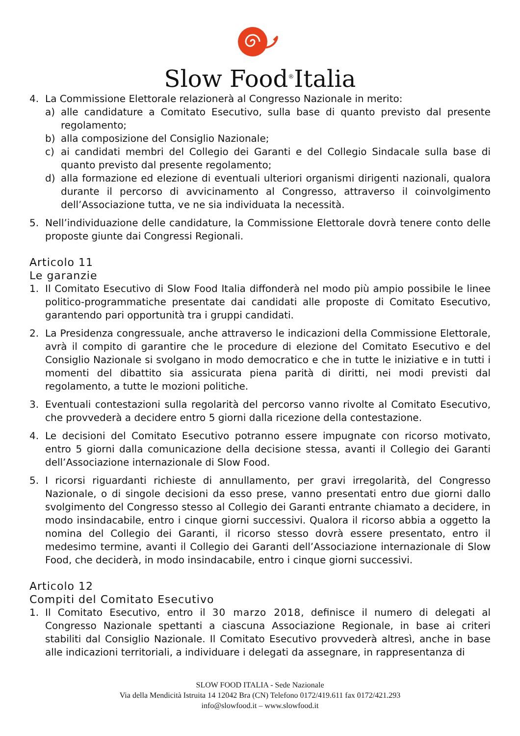Slow Food<sup>®</sup>Italia
4. La Commissione Elettorale relazionerà al Congresso Nazionale in merito:
a) alle candidature a Comitato Esecutivo, sulla base di quanto previsto dal presente regolamento;
b) alla composizione del Consiglio Nazionale;
c) ai candidati membri del Collegio dei Garanti e del Collegio Sindacale sulla base di quanto previsto dal presente regolamento;
d) alla formazione ed elezione di eventuali ulteriori organismi dirigenti nazionali, qualora durante il percorso di avvicinamento al Congresso, attraverso il coinvolgimento dell’Associazione tutta, ve ne sia individuata la necessità.
5. Nell’individuazione delle candidature, la Commissione Elettorale dovrà tenere conto delle proposte giunte dai Congressi Regionali.
Articolo 11
Le garanzie
1. Il Comitato Esecutivo di Slow Food Italia diffonderà nel modo più ampio possibile le linee politico-programmatiche presentate dai candidati alle proposte di Comitato Esecutivo, garantendo pari opportunità tra i gruppi candidati.
2. La Presidenza congressuale, anche attraverso le indicazioni della Commissione Elettorale, avrà il compito di garantire che le procedure di elezione del Comitato Esecutivo e del Consiglio Nazionale si svolgano in modo democratico e che in tutte le iniziative e in tutti i momenti del dibattito sia assicurata piena parità di diritti, nei modi previsti dal regolamento, a tutte le mozioni politiche.
3. Eventuali contestazioni sulla regolarità del percorso vanno rivolte al Comitato Esecutivo, che provvederà a decidere entro 5 giorni dalla ricezione della contestazione.
4. Le decisioni del Comitato Esecutivo potranno essere impugnate con ricorso motivato, entro 5 giorni dalla comunicazione della decisione stessa, avanti il Collegio dei Garanti dell’Associazione internazionale di Slow Food.
5. I ricorsi riguardanti richieste di annullamento, per gravi irregolarità, del Congresso Nazionale, o di singole decisioni da esso prese, vanno presentati entro due giorni dallo svolgimento del Congresso stesso al Collegio dei Garanti entrante chiamato a decidere, in modo insindacabile, entro i cinque giorni successivi. Qualora il ricorso abbia a oggetto la nomina del Collegio dei Garanti, il ricorso stesso dovrà essere presentato, entro il medesimo termine, avanti il Collegio dei Garanti dell’Associazione internazionale di Slow Food, che deciderà, in modo insindacabile, entro i cinque giorni successivi.
Articolo 12
Compiti del Comitato Esecutivo
1. Il Comitato Esecutivo, entro il 30 marzo 2018, definisce il numero di delegati al Congresso Nazionale spettanti a ciascuna Associazione Regionale, in base ai criteri stabiliti dal Consiglio Nazionale. Il Comitato Esecutivo provvederà altresì, anche in base alle indicazioni territoriali, a individuare i delegati da assegnare, in rappresentanza di
SLOW FOOD ITALIA - Sede Nazionale
Via della Mendicità Istruita 14 12042 Bra (CN) Telefono 0172/419.611 fax 0172/421.293
info@slowfood.it – www.slowfood.it